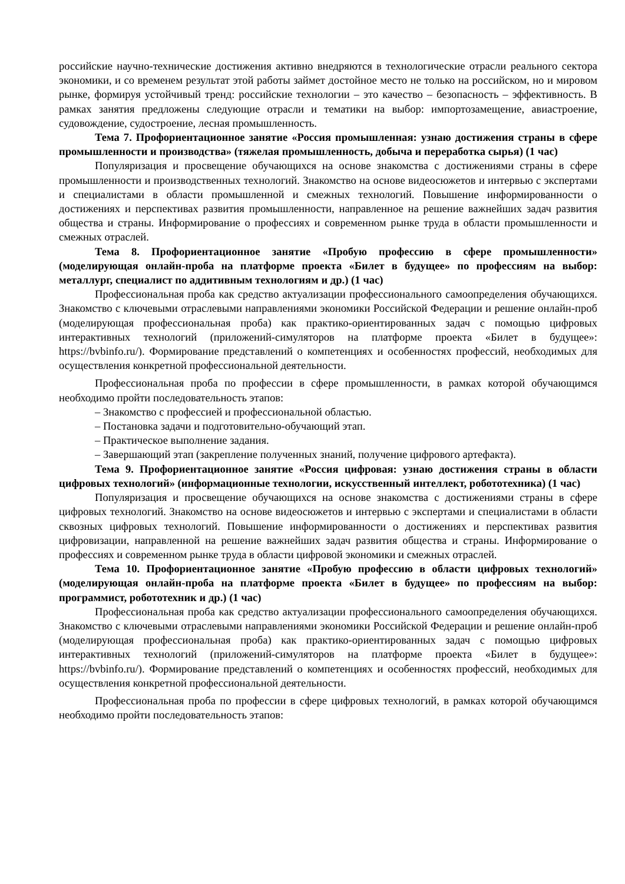российские научно-технические достижения активно внедряются в технологические отрасли реального сектора экономики, и со временем результат этой работы займет достойное место не только на российском, но и мировом рынке, формируя устойчивый тренд: российские технологии – это качество – безопасность – эффективность. В рамках занятия предложены следующие отрасли и тематики на выбор: импортозамещение, авиастроение, судовождение, судостроение, лесная промышленность.
Тема 7. Профориентационное занятие «Россия промышленная: узнаю достижения страны в сфере промышленности и производства» (тяжелая промышленность, добыча и переработка сырья) (1 час)
Популяризация и просвещение обучающихся на основе знакомства с достижениями страны в сфере промышленности и производственных технологий. Знакомство на основе видеосюжетов и интервью с экспертами и специалистами в области промышленной и смежных технологий. Повышение информированности о достижениях и перспективах развития промышленности, направленное на решение важнейших задач развития общества и страны. Информирование о профессиях и современном рынке труда в области промышленности и смежных отраслей.
Тема 8. Профориентационное занятие «Пробую профессию в сфере промышленности» (моделирующая онлайн-проба на платформе проекта «Билет в будущее» по профессиям на выбор: металлург, специалист по аддитивным технологиям и др.) (1 час)
Профессиональная проба как средство актуализации профессионального самоопределения обучающихся. Знакомство с ключевыми отраслевыми направлениями экономики Российской Федерации и решение онлайн-проб (моделирующая профессиональная проба) как практико-ориентированных задач с помощью цифровых интерактивных технологий (приложений-симуляторов на платформе проекта «Билет в будущее»: https://bvbinfo.ru/). Формирование представлений о компетенциях и особенностях профессий, необходимых для осуществления конкретной профессиональной деятельности.
Профессиональная проба по профессии в сфере промышленности, в рамках которой обучающимся необходимо пройти последовательность этапов:
– Знакомство с профессией и профессиональной областью.
– Постановка задачи и подготовительно-обучающий этап.
– Практическое выполнение задания.
– Завершающий этап (закрепление полученных знаний, получение цифрового артефакта).
Тема 9. Профориентационное занятие «Россия цифровая: узнаю достижения страны в области цифровых технологий» (информационные технологии, искусственный интеллект, робототехника) (1 час)
Популяризация и просвещение обучающихся на основе знакомства с достижениями страны в сфере цифровых технологий. Знакомство на основе видеосюжетов и интервью с экспертами и специалистами в области сквозных цифровых технологий. Повышение информированности о достижениях и перспективах развития цифровизации, направленной на решение важнейших задач развития общества и страны. Информирование о профессиях и современном рынке труда в области цифровой экономики и смежных отраслей.
Тема 10. Профориентационное занятие «Пробую профессию в области цифровых технологий» (моделирующая онлайн-проба на платформе проекта «Билет в будущее» по профессиям на выбор: программист, робототехник и др.) (1 час)
Профессиональная проба как средство актуализации профессионального самоопределения обучающихся. Знакомство с ключевыми отраслевыми направлениями экономики Российской Федерации и решение онлайн-проб (моделирующая профессиональная проба) как практико-ориентированных задач с помощью цифровых интерактивных технологий (приложений-симуляторов на платформе проекта «Билет в будущее»: https://bvbinfo.ru/). Формирование представлений о компетенциях и особенностях профессий, необходимых для осуществления конкретной профессиональной деятельности.
Профессиональная проба по профессии в сфере цифровых технологий, в рамках которой обучающимся необходимо пройти последовательность этапов: